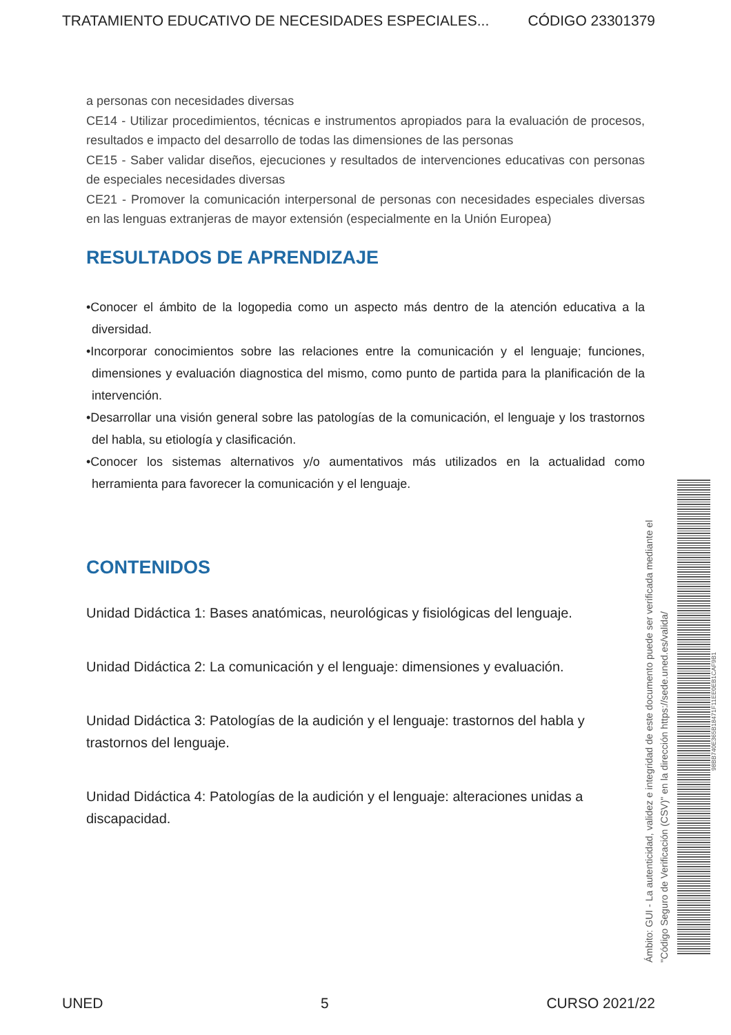TRATAMIENTO EDUCATIVO DE NECESIDADES ESPECIALES... CÓDIGO 23301379
a personas con necesidades diversas
CE14 - Utilizar procedimientos, técnicas e instrumentos apropiados para la evaluación de procesos, resultados e impacto del desarrollo de todas las dimensiones de las personas
CE15 - Saber validar diseños, ejecuciones y resultados de intervenciones educativas con personas de especiales necesidades diversas
CE21 - Promover la comunicación interpersonal de personas con necesidades especiales diversas en las lenguas extranjeras de mayor extensión (especialmente en la Unión Europea)
RESULTADOS DE APRENDIZAJE
•Conocer el ámbito de la logopedia como un aspecto más dentro de la atención educativa a la diversidad.
•Incorporar conocimientos sobre las relaciones entre la comunicación y el lenguaje; funciones, dimensiones y evaluación diagnostica del mismo, como punto de partida para la planificación de la intervención.
•Desarrollar una visión general sobre las patologías de la comunicación, el lenguaje y los trastornos del habla, su etiología y clasificación.
•Conocer los sistemas alternativos y/o aumentativos más utilizados en la actualidad como herramienta para favorecer la comunicación y el lenguaje.
CONTENIDOS
Unidad Didáctica 1: Bases anatómicas, neurológicas y fisiológicas del lenguaje.
Unidad Didáctica 2: La comunicación y el lenguaje: dimensiones y evaluación.
Unidad Didáctica 3: Patologías de la audición y el lenguaje: trastornos del habla y trastornos del lenguaje.
Unidad Didáctica 4: Patologías de la audición y el lenguaje: alteraciones unidas a discapacidad.
Ámbito: GUI - La autenticidad, validez e integridad de este documento puede ser verificada mediante el "Código Seguro de Verificación (CSV)" en la dirección https://sede.uned.es/valida/
98BB740E365B18471F11EE0EB1CAF9B1
UNED 5 CURSO 2021/22